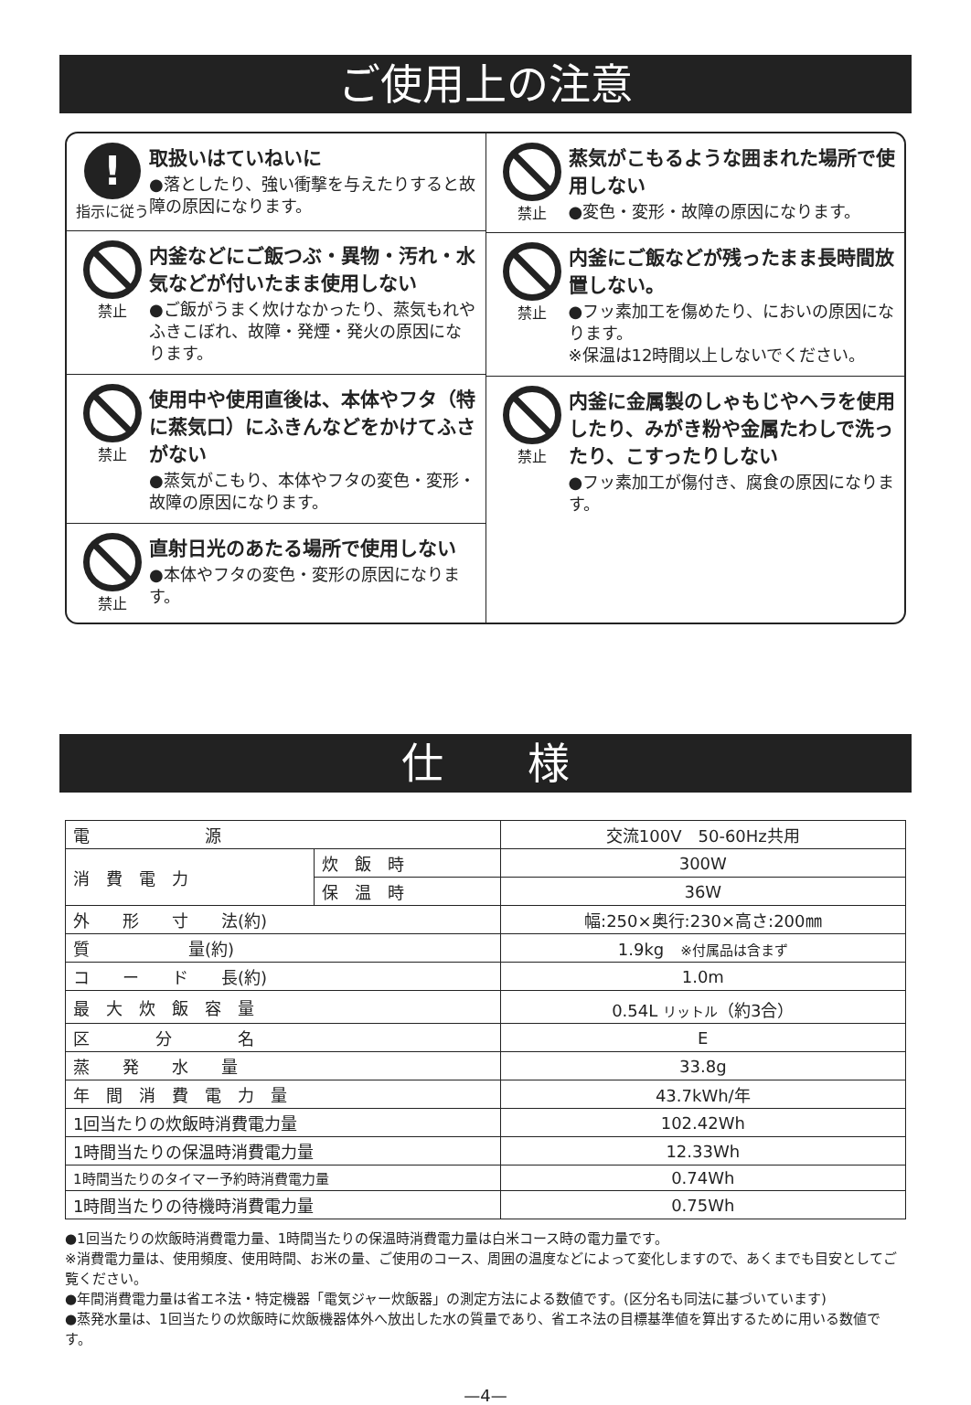ご使用上の注意
!
指示に従う
取扱いはていねいに
●落としたり、強い衝撃を与えたりすると故障の原因になります。
禁止
内釜などにご飯つぶ・異物・汚れ・水気などが付いたまま使用しない
●ご飯がうまく炊けなかったり、蒸気もれやふきこぼれ、故障・発煙・発火の原因になります。
禁止
使用中や使用直後は、本体やフタ（特に蒸気口）にふきんなどをかけてふさがない
●蒸気がこもり、本体やフタの変色・変形・故障の原因になります。
禁止
直射日光のあたる場所で使用しない
●本体やフタの変色・変形の原因になります。
禁止
蒸気がこもるような囲まれた場所で使用しない
●変色・変形・故障の原因になります。
禁止
内釜にご飯などが残ったまま長時間放置しない。
●フッ素加工を傷めたり、においの原因になります。
※保温は12時間以上しないでください。
禁止
内釜に金属製のしゃもじやヘラを使用したり、みがき粉や金属たわしで洗ったり、こすったりしない
●フッ素加工が傷付き、腐食の原因になります。
仕　　様
| 電 源 | | 交流100V 50-60Hz共用 |
| 消 費 電 力 | 炊 飯 時 | 300W |
| | 保 温 時 | 36W |
| 外 形 寸 法(約) | | 幅:250×奥行:230×高さ:200㎜ |
| 質 量(約) | | 1.9kg ※付属品は含まず |
| コ ー ド 長(約) | | 1.0m |
| 最 大 炊 飯 容 量 | | 0.54L リットル （約3合） |
| 区 分 名 | | E |
| 蒸 発 水 量 | | 33.8g |
| 年 間 消 費 電 力 量 | | 43.7kWh/年 |
| 1回当たりの炊飯時消費電力量 | | 102.42Wh |
| 1時間当たりの保温時消費電力量 | | 12.33Wh |
| 1時間当たりのタイマー予約時消費電力量 | | 0.74Wh |
| 1時間当たりの待機時消費電力量 | | 0.75Wh |
●1回当たりの炊飯時消費電力量、1時間当たりの保温時消費電力量は白米コース時の電力量です。
※消費電力量は、使用頻度、使用時間、お米の量、ご使用のコース、周囲の温度などによって変化しますので、あくまでも目安としてご覧ください。
●年間消費電力量は省エネ法・特定機器「電気ジャー炊飯器」の測定方法による数値です。(区分名も同法に基づいています)
●蒸発水量は、1回当たりの炊飯時に炊飯機器体外へ放出した水の質量であり、省エネ法の目標基準値を算出するために用いる数値です。
—4—